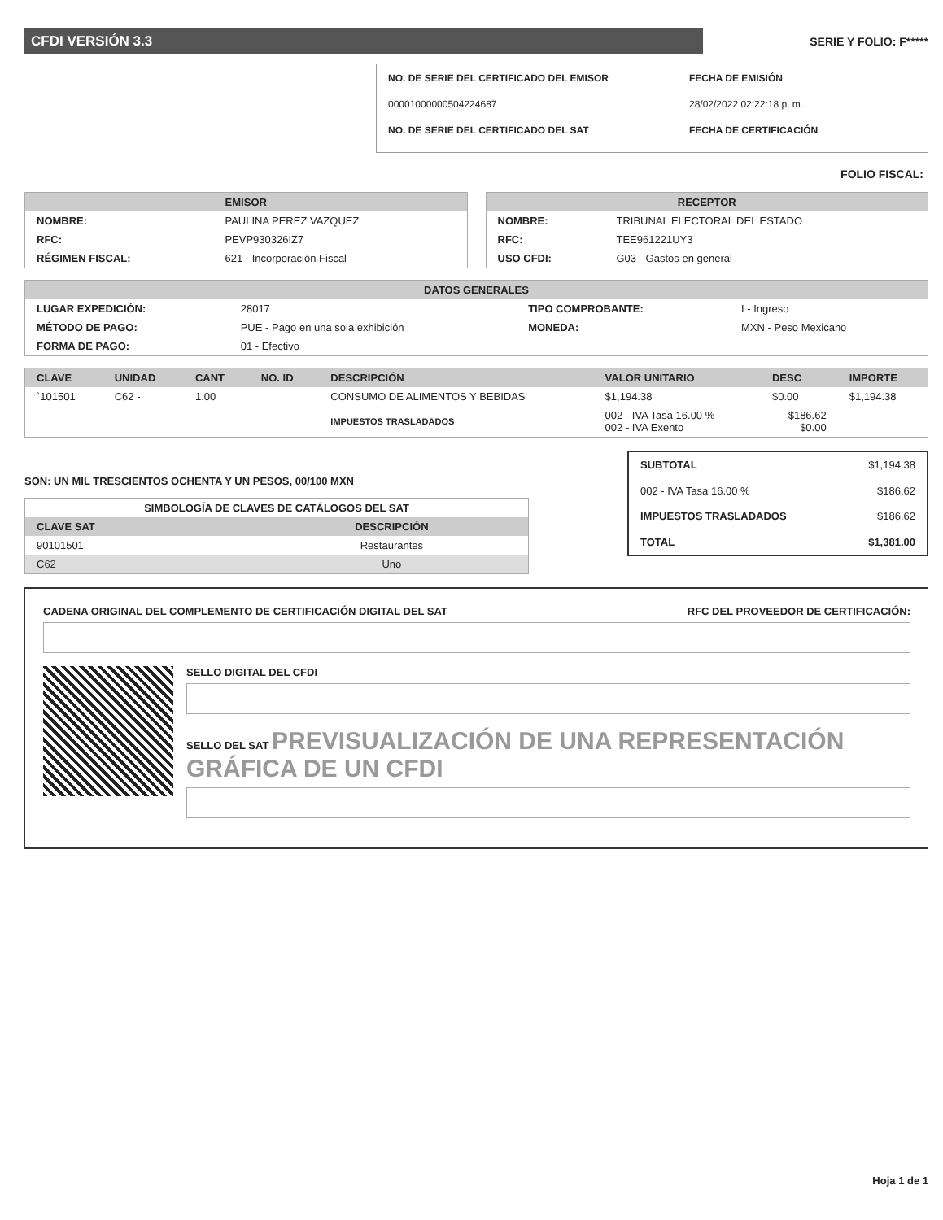CFDI VERSIÓN 3.3
SERIE Y FOLIO: F*****
NO. DE SERIE DEL CERTIFICADO DEL EMISOR
FECHA DE EMISIÓN
00001000000504224687
28/02/2022 02:22:18 p. m.
NO. DE SERIE DEL CERTIFICADO DEL SAT
FECHA DE CERTIFICACIÓN
FOLIO FISCAL:
EMISOR
| NOMBRE: | PAULINA PEREZ VAZQUEZ |
| RFC: | PEVP930326IZ7 |
| RÉGIMEN FISCAL: | 621 - Incorporación Fiscal |
RECEPTOR
| NOMBRE: | TRIBUNAL ELECTORAL DEL ESTADO |
| RFC: | TEE961221UY3 |
| USO CFDI: | G03 - Gastos en general |
DATOS GENERALES
| LUGAR EXPEDICIÓN: | 28017 | TIPO COMPROBANTE: | I - Ingreso |
| MÉTODO DE PAGO: | PUE - Pago en una sola exhibición | MONEDA: | MXN - Peso Mexicano |
| FORMA DE PAGO: | 01 - Efectivo | | |
| CLAVE | UNIDAD | CANT | NO. ID | DESCRIPCIÓN | VALOR UNITARIO | DESC | IMPORTE |
| --- | --- | --- | --- | --- | --- | --- | --- |
| `101501 | C62 - | 1.00 | | CONSUMO DE ALIMENTOS Y BEBIDAS | $1,194.38 | $0.00 | $1,194.38 |
| | | | | IMPUESTOS TRASLADADOS | 002 - IVA Tasa 16.00 % 002 - IVA Exento | $186.62 $0.00 | |
SON: UN MIL TRESCIENTOS OCHENTA Y UN PESOS, 00/100 MXN
| SIMBOLOGÍA DE CLAVES DE CATÁLOGOS DEL SAT | |
| --- | --- |
| CLAVE SAT | DESCRIPCIÓN |
| 90101501 | Restaurantes |
| C62 | Uno |
| SUBTOTAL | $1,194.38 |
| 002 - IVA Tasa 16.00 % | $186.62 |
| IMPUESTOS TRASLADADOS | $186.62 |
| TOTAL | $1,381.00 |
CADENA ORIGINAL DEL COMPLEMENTO DE CERTIFICACIÓN DIGITAL DEL SAT RFC DEL PROVEEDOR DE CERTIFICACIÓN:
SELLO DIGITAL DEL CFDI
SELLO DEL SAT PREVISUALIZACIÓN DE UNA REPRESENTACIÓN GRÁFICA DE UN CFDI
Hoja 1 de 1